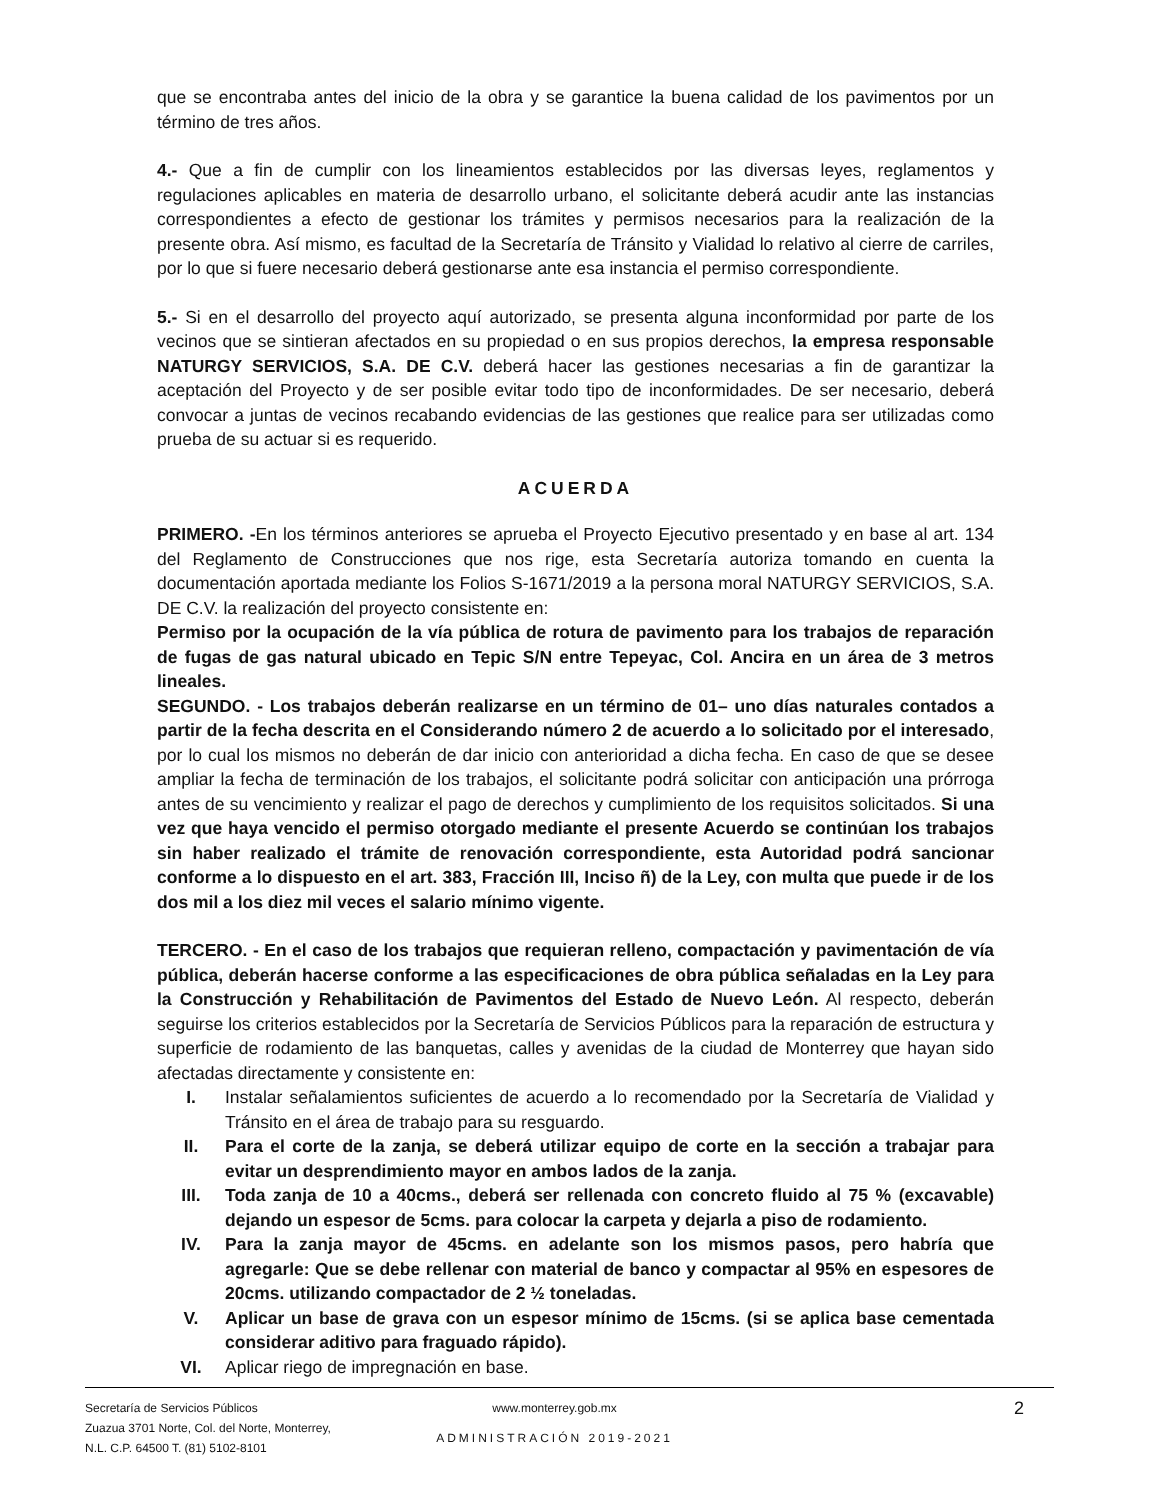que se encontraba antes del inicio de la obra y se garantice la buena calidad de los pavimentos por un término de tres años.
4.- Que a fin de cumplir con los lineamientos establecidos por las diversas leyes, reglamentos y regulaciones aplicables en materia de desarrollo urbano, el solicitante deberá acudir ante las instancias correspondientes a efecto de gestionar los trámites y permisos necesarios para la realización de la presente obra. Así mismo, es facultad de la Secretaría de Tránsito y Vialidad lo relativo al cierre de carriles, por lo que si fuere necesario deberá gestionarse ante esa instancia el permiso correspondiente.
5.- Si en el desarrollo del proyecto aquí autorizado, se presenta alguna inconformidad por parte de los vecinos que se sintieran afectados en su propiedad o en sus propios derechos, la empresa responsable NATURGY SERVICIOS, S.A. DE C.V. deberá hacer las gestiones necesarias a fin de garantizar la aceptación del Proyecto y de ser posible evitar todo tipo de inconformidades. De ser necesario, deberá convocar a juntas de vecinos recabando evidencias de las gestiones que realice para ser utilizadas como prueba de su actuar si es requerido.
ACUERDA
PRIMERO. -En los términos anteriores se aprueba el Proyecto Ejecutivo presentado y en base al art. 134 del Reglamento de Construcciones que nos rige, esta Secretaría autoriza tomando en cuenta la documentación aportada mediante los Folios S-1671/2019 a la persona moral NATURGY SERVICIOS, S.A. DE C.V. la realización del proyecto consistente en:
Permiso por la ocupación de la vía pública de rotura de pavimento para los trabajos de reparación de fugas de gas natural ubicado en Tepic S/N entre Tepeyac, Col. Ancira en un área de 3 metros lineales.
SEGUNDO. - Los trabajos deberán realizarse en un término de 01– uno días naturales contados a partir de la fecha descrita en el Considerando número 2 de acuerdo a lo solicitado por el interesado, por lo cual los mismos no deberán de dar inicio con anterioridad a dicha fecha. En caso de que se desee ampliar la fecha de terminación de los trabajos, el solicitante podrá solicitar con anticipación una prórroga antes de su vencimiento y realizar el pago de derechos y cumplimiento de los requisitos solicitados. Si una vez que haya vencido el permiso otorgado mediante el presente Acuerdo se continúan los trabajos sin haber realizado el trámite de renovación correspondiente, esta Autoridad podrá sancionar conforme a lo dispuesto en el art. 383, Fracción III, Inciso ñ) de la Ley, con multa que puede ir de los dos mil a los diez mil veces el salario mínimo vigente.
TERCERO. - En el caso de los trabajos que requieran relleno, compactación y pavimentación de vía pública, deberán hacerse conforme a las especificaciones de obra pública señaladas en la Ley para la Construcción y Rehabilitación de Pavimentos del Estado de Nuevo León. Al respecto, deberán seguirse los criterios establecidos por la Secretaría de Servicios Públicos para la reparación de estructura y superficie de rodamiento de las banquetas, calles y avenidas de la ciudad de Monterrey que hayan sido afectadas directamente y consistente en:
I. Instalar señalamientos suficientes de acuerdo a lo recomendado por la Secretaría de Vialidad y Tránsito en el área de trabajo para su resguardo.
II. Para el corte de la zanja, se deberá utilizar equipo de corte en la sección a trabajar para evitar un desprendimiento mayor en ambos lados de la zanja.
III. Toda zanja de 10 a 40cms., deberá ser rellenada con concreto fluido al 75 % (excavable) dejando un espesor de 5cms. para colocar la carpeta y dejarla a piso de rodamiento.
IV. Para la zanja mayor de 45cms. en adelante son los mismos pasos, pero habría que agregarle: Que se debe rellenar con material de banco y compactar al 95% en espesores de 20cms. utilizando compactador de 2 ½ toneladas.
V. Aplicar un base de grava con un espesor mínimo de 15cms. (si se aplica base cementada considerar aditivo para fraguado rápido).
VI. Aplicar riego de impregnación en base.
Secretaría de Servicios Públicos
Zuazua 3701 Norte, Col. del Norte, Monterrey,
N.L. C.P. 64500 T. (81) 5102-8101
www.monterrey.gob.mx
ADMINISTRACIÓN 2019-2021
2